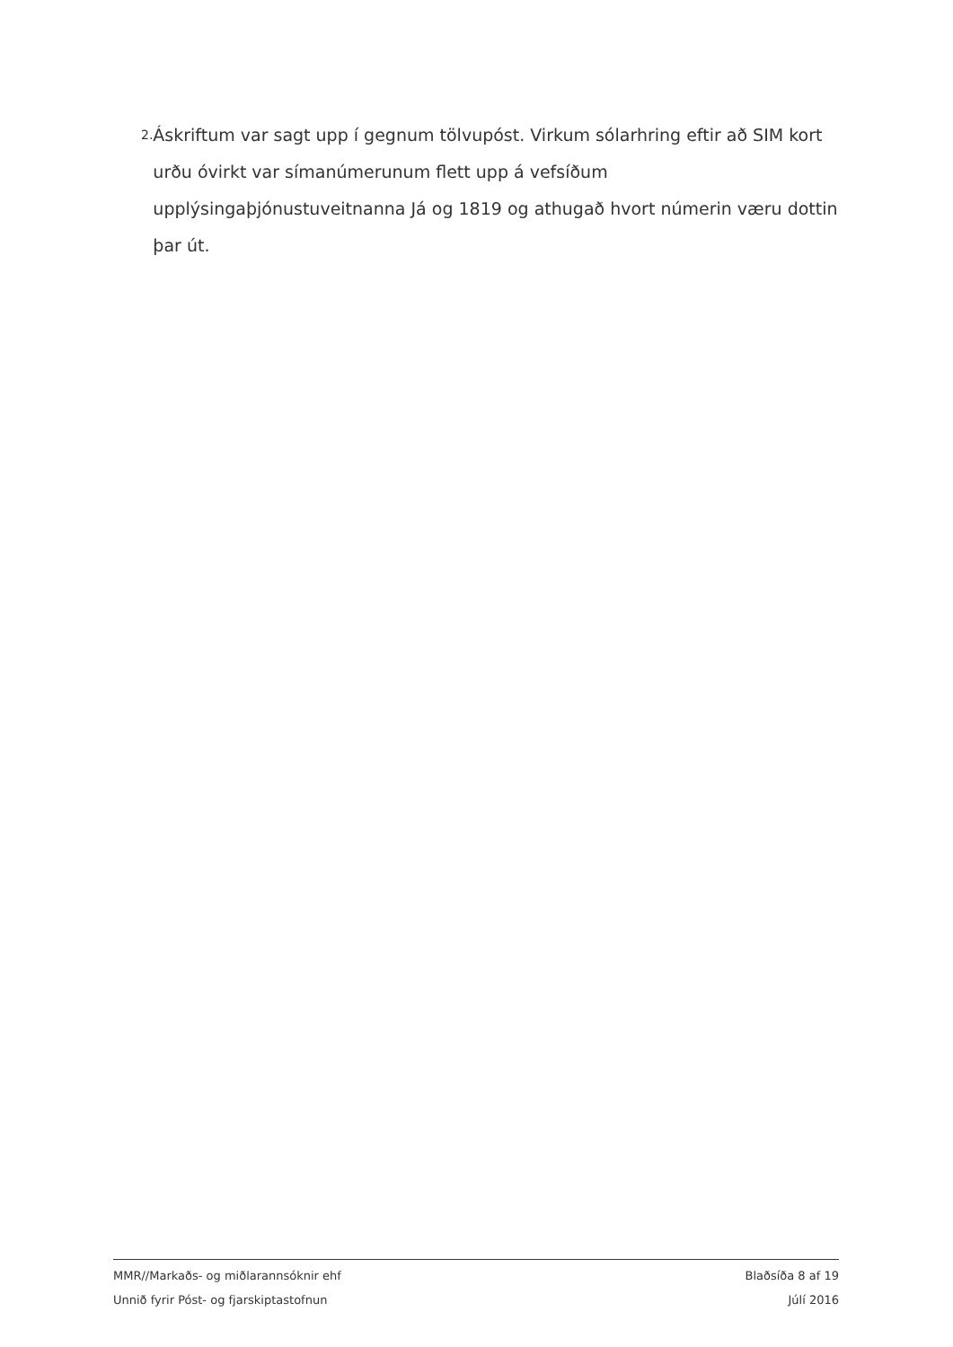2. Áskriftum var sagt upp í gegnum tölvupóst. Virkum sólarhring eftir að SIM kort urðu óvirkt var símanúmerunum flett upp á vefsíðum upplýsingaþjónustuveitnanna Já og 1819 og athugað hvort númerin væru dottin þar út.
MMR//Markaðs- og miðlarannsóknir ehf Blaðsíða 8 af 19
Unnið fyrir Póst- og fjarskiptastofnun Júlí 2016